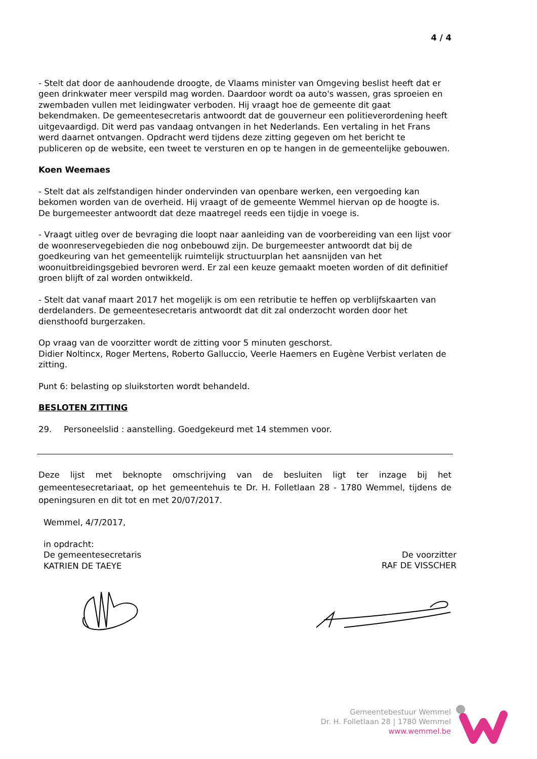4 / 4
- Stelt dat door de aanhoudende droogte, de Vlaams minister van Omgeving beslist heeft dat er geen drinkwater meer verspild mag worden. Daardoor wordt oa auto's wassen, gras sproeien en zwembaden vullen met leidingwater verboden. Hij vraagt hoe de gemeente dit gaat bekendmaken. De gemeentesecretaris antwoordt dat de gouverneur een politieverordening heeft uitgevaardigd. Dit werd pas vandaag ontvangen in het Nederlands. Een vertaling in het Frans werd daarnet ontvangen. Opdracht werd tijdens deze zitting gegeven om het bericht te publiceren op de website, een tweet te versturen en op te hangen in de gemeentelijke gebouwen.
Koen Weemaes
- Stelt dat als zelfstandigen hinder ondervinden van openbare werken, een vergoeding kan bekomen worden van de overheid. Hij vraagt of de gemeente Wemmel hiervan op de hoogte is. De burgemeester antwoordt dat deze maatregel reeds een tijdje in voege is.
- Vraagt uitleg over de bevraging die loopt naar aanleiding van de voorbereiding van een lijst voor de woonreservegebieden die nog onbebouwd zijn. De burgemeester antwoordt dat bij de goedkeuring van het gemeentelijk ruimtelijk structuurplan het aansnijden van het woonuitbreidingsgebied bevroren werd. Er zal een keuze gemaakt moeten worden of dit definitief groen blijft of zal worden ontwikkeld.
- Stelt dat vanaf maart 2017 het mogelijk is om een retributie te heffen op verblijfskaarten van derdelanders. De gemeentesecretaris antwoordt dat dit zal onderzocht worden door het diensthoofd burgerzaken.
Op vraag van de voorzitter wordt de zitting voor 5 minuten geschorst.
Didier Noltincx, Roger Mertens, Roberto Galluccio, Veerle Haemers en Eugène Verbist verlaten de zitting.
Punt 6: belasting op sluikstorten wordt behandeld.
BESLOTEN ZITTING
29. Personeelslid : aanstelling. Goedgekeurd met 14 stemmen voor.
Deze lijst met beknopte omschrijving van de besluiten ligt ter inzage bij het gemeentesecretariaat, op het gemeentehuis te Dr. H. Folletlaan 28 - 1780 Wemmel, tijdens de openingsuren en dit tot en met 20/07/2017.
Wemmel, 4/7/2017,
in opdracht:
De gemeentesecretaris
KATRIEN DE TAEYE
De voorzitter
RAF DE VISSCHER
Gemeentebestuur Wemmel
Dr. H. Folletlaan 28 | 1780 Wemmel
www.wemmel.be